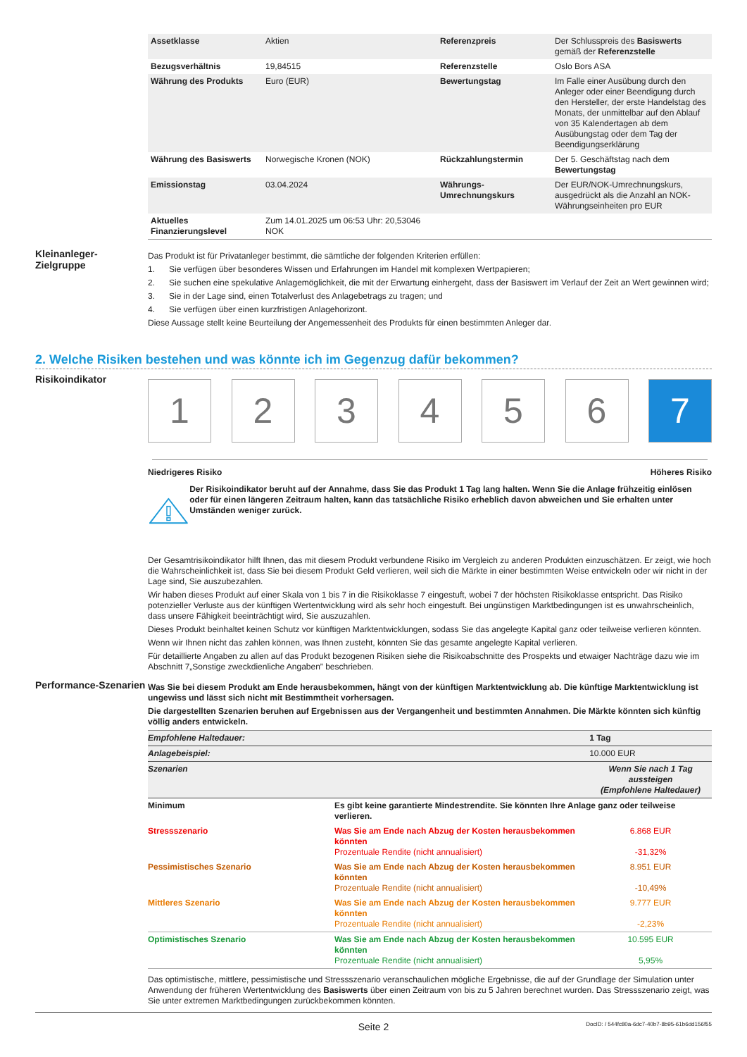| Assetklasse | Aktien | Referenzpreis | Der Schlusspreis des Basiswerts gemäß der Referenzstelle |
| Bezugsverhältnis | 19,84515 | Referenzstelle | Oslo Bors ASA |
| Währung des Produkts | Euro (EUR) | Bewertungstag | Im Falle einer Ausübung durch den Anleger oder einer Beendigung durch den Hersteller, der erste Handelstag des Monats, der unmittelbar auf den Ablauf von 35 Kalendertagen ab dem Ausübungstag oder dem Tag der Beendigungserklärung |
| Währung des Basiswerts | Norwegische Kronen (NOK) | Rückzahlungstermin | Der 5. Geschäftstag nach dem Bewertungstag |
| Emissionstag | 03.04.2024 | Währungs-Umrechnungskurs | Der EUR/NOK-Umrechnungskurs, ausgedrückt als die Anzahl an NOK-Währungseinheiten pro EUR |
| Aktuelles Finanzierungslevel | Zum 14.01.2025 um 06:53 Uhr: 20,53046 NOK | | |
Kleinanleger-Zielgruppe
Das Produkt ist für Privatanleger bestimmt, die sämtliche der folgenden Kriterien erfüllen:
1. Sie verfügen über besonderes Wissen und Erfahrungen im Handel mit komplexen Wertpapieren;
2. Sie suchen eine spekulative Anlagemöglichkeit, die mit der Erwartung einhergeht, dass der Basiswert im Verlauf der Zeit an Wert gewinnen wird;
3. Sie in der Lage sind, einen Totalverlust des Anlagebetrags zu tragen; und
4. Sie verfügen über einen kurzfristigen Anlagehorizont.
Diese Aussage stellt keine Beurteilung der Angemessenheit des Produkts für einen bestimmten Anleger dar.
2. Welche Risiken bestehen und was könnte ich im Gegenzug dafür bekommen?
Risikoindikator
1 2 3 4 5 6 7
Niedrigeres Risiko Höheres Risiko
Der Risikoindikator beruht auf der Annahme, dass Sie das Produkt 1 Tag lang halten. Wenn Sie die Anlage frühzeitig einlösen oder für einen längeren Zeitraum halten, kann das tatsächliche Risiko erheblich davon abweichen und Sie erhalten unter Umständen weniger zurück.
Der Gesamtrisikoindikator hilft Ihnen, das mit diesem Produkt verbundene Risiko im Vergleich zu anderen Produkten einzuschätzen. Er zeigt, wie hoch die Wahrscheinlichkeit ist, dass Sie bei diesem Produkt Geld verlieren, weil sich die Märkte in einer bestimmten Weise entwickeln oder wir nicht in der Lage sind, Sie auszubezahlen.
Wir haben dieses Produkt auf einer Skala von 1 bis 7 in die Risikoklasse 7 eingestuft, wobei 7 der höchsten Risikoklasse entspricht. Das Risiko potenzieller Verluste aus der künftigen Wertentwicklung wird als sehr hoch eingestuft. Bei ungünstigen Marktbedingungen ist es unwahrscheinlich, dass unsere Fähigkeit beeinträchtigt wird, Sie auszuzahlen.
Dieses Produkt beinhaltet keinen Schutz vor künftigen Marktentwicklungen, sodass Sie das angelegte Kapital ganz oder teilweise verlieren könnten.
Wenn wir Ihnen nicht das zahlen können, was Ihnen zusteht, könnten Sie das gesamte angelegte Kapital verlieren.
Für detaillierte Angaben zu allen auf das Produkt bezogenen Risiken siehe die Risikoabschnitte des Prospekts und etwaiger Nachträge dazu wie im Abschnitt 7„Sonstige zweckdienliche Angaben” beschrieben.
Performance-Szenarien
Was Sie bei diesem Produkt am Ende herausbekommen, hängt von der künftigen Marktentwicklung ab. Die künftige Marktentwicklung ist ungewiss und lässt sich nicht mit Bestimmtheit vorhersagen.
Die dargestellten Szenarien beruhen auf Ergebnissen aus der Vergangenheit und bestimmten Annahmen. Die Märkte könnten sich künftig völlig anders entwickeln.
| Empfohlene Haltedauer: | | 1 Tag |
| Anlagebeispiel: | | 10.000 EUR |
| Szenarien | | Wenn Sie nach 1 Tag aussteigen (Empfohlene Haltedauer) |
| Minimum | Es gibt keine garantierte Mindestrendite. Sie könnten Ihre Anlage ganz oder teilweise verlieren. | |
| Stressszenario | Was Sie am Ende nach Abzug der Kosten herausbekommen könnten Prozentuale Rendite (nicht annualisiert) | 6.868 EUR -31,32% |
| Pessimistisches Szenario | Was Sie am Ende nach Abzug der Kosten herausbekommen könnten Prozentuale Rendite (nicht annualisiert) | 8.951 EUR -10,49% |
| Mittleres Szenario | Was Sie am Ende nach Abzug der Kosten herausbekommen könnten Prozentuale Rendite (nicht annualisiert) | 9.777 EUR -2,23% |
| Optimistisches Szenario | Was Sie am Ende nach Abzug der Kosten herausbekommen könnten Prozentuale Rendite (nicht annualisiert) | 10.595 EUR 5,95% |
Das optimistische, mittlere, pessimistische und Stressszenario veranschaulichen mögliche Ergebnisse, die auf der Grundlage der Simulation unter Anwendung der früheren Wertentwicklung des Basiswerts über einen Zeitraum von bis zu 5 Jahren berechnet wurden. Das Stressszenario zeigt, was Sie unter extremen Marktbedingungen zurückbekommen könnten.
Seite 2 DocID: / 544fc80a-6dc7-40b7-8b95-61b6dd156f55